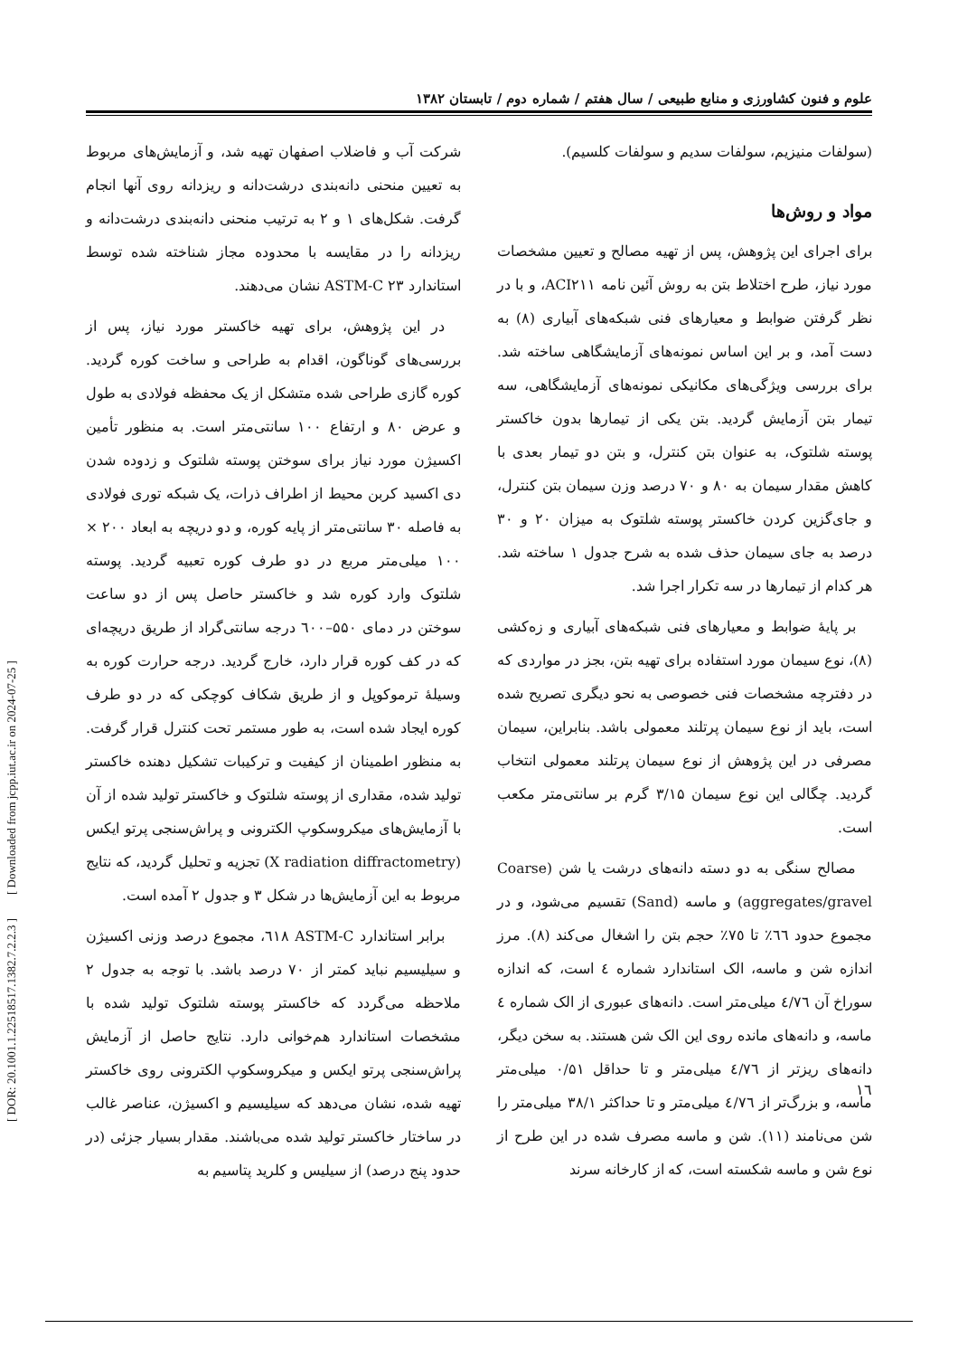علوم و فنون کشاورزی و منابع طبیعی / سال هفتم / شماره دوم / تابستان ۱۳۸۲
(سولفات منیزیم، سولفات سدیم و سولفات کلسیم).
مواد و روش‌ها
برای اجرای این پژوهش، پس از تهیه مصالح و تعیین مشخصات مورد نیاز، طرح اختلاط بتن به روش آئین نامه ACI۲۱۱، و با در نظر گرفتن ضوابط و معیارهای فنی شبکه‌های آبیاری (۸) به دست آمد، و بر این اساس نمونه‌های آزمایشگاهی ساخته شد. برای بررسی ویژگی‌های مکانیکی نمونه‌های آزمایشگاهی، سه تیمار بتن آزمایش گردید. بتن یکی از تیمارها بدون خاکستر پوسته شلتوک، به عنوان بتن کنترل، و بتن دو تیمار بعدی با کاهش مقدار سیمان به ۸۰ و ۷۰ درصد وزن سیمان بتن کنترل، و جای‌گزین کردن خاکستر پوسته شلتوک به میزان ۲۰ و ۳۰ درصد به جای سیمان حذف شده به شرح جدول ۱ ساخته شد. هر کدام از تیمارها در سه تکرار اجرا شد.
بر پایهٔ ضوابط و معیارهای فنی شبکه‌های آبیاری و زه‌کشی (۸)، نوع سیمان مورد استفاده برای تهیه بتن، بجز در مواردی که در دفترچه مشخصات فنی خصوصی به نحو دیگری تصریح شده است، باید از نوع سیمان پرتلند معمولی باشد. بنابراین، سیمان مصرفی در این پژوهش از نوع سیمان پرتلند معمولی انتخاب گردید. چگالی این نوع سیمان ۳/۱۵ گرم بر سانتی‌متر مکعب است.
مصالح سنگی به دو دسته دانه‌های درشت یا شن (Coarse aggregates/gravel) و ماسه (Sand) تقسیم می‌شود، و در مجموع حدود ٦٦٪ تا ٧٥٪ حجم بتن را اشغال می‌کند (۸). مرز اندازه شن و ماسه، الک استاندارد شماره ٤ است، که اندازه سوراخ آن ٤/٧٦ میلی‌متر است. دانه‌های عبوری از الک شماره ٤ ماسه، و دانه‌های مانده روی این الک شن هستند. به سخن دیگر، دانه‌های ریزتر از ٤/٧٦ میلی‌متر و تا حداقل ۰/۵۱ میلی‌متر ماسه، و بزرگ‌تر از ٤/٧٦ میلی‌متر و تا حداکثر ۳۸/۱ میلی‌متر را شن می‌نامند (۱۱). شن و ماسه مصرف شده در این طرح از نوع شن و ماسه شکسته است، که از کارخانه سرند
شرکت آب و فاضلاب اصفهان تهیه شد، و آزمایش‌های مربوط به تعیین منحنی دانه‌بندی درشت‌دانه و ریزدانه روی آنها انجام گرفت. شکل‌های ۱ و ۲ به ترتیب منحنی دانه‌بندی درشت‌دانه و ریزدانه را در مقایسه با محدوده مجاز شناخته شده توسط استاندارد ASTM-C ۲۳ نشان می‌دهند.
در این پژوهش، برای تهیه خاکستر مورد نیاز، پس از بررسی‌های گوناگون، اقدام به طراحی و ساخت کوره گردید. کوره گازی طراحی شده متشکل از یک محفظه فولادی به طول و عرض ۸۰ و ارتفاع ۱۰۰ سانتی‌متر است. به منظور تأمین اکسیژن مورد نیاز برای سوختن پوسته شلتوک و زدوده شدن دی اکسید کربن محیط از اطراف ذرات، یک شبکه توری فولادی به فاصله ۳۰ سانتی‌متر از پایه کوره، و دو دریچه به ابعاد ۲۰۰ × ۱۰۰ میلی‌متر مربع در دو طرف کوره تعبیه گردید. پوسته شلتوک وارد کوره شد و خاکستر حاصل پس از دو ساعت سوختن در دمای ۵۵۰–٦۰۰ درجه سانتی‌گراد از طریق دریچه‌ای که در کف کوره قرار دارد، خارج گردید. درجه حرارت کوره به وسیلهٔ ترموکوپل و از طریق شکاف کوچکی که در دو طرف کوره ایجاد شده است، به طور مستمر تحت کنترل قرار گرفت. به منظور اطمینان از کیفیت و ترکیبات تشکیل دهنده خاکستر تولید شده، مقداری از پوسته شلتوک و خاکستر تولید شده از آن با آزمایش‌های میکروسکوپ الکترونی و پراش‌سنجی پرتو ایکس (X radiation diffractometry) تجزیه و تحلیل گردید، که نتایج مربوط به این آزمایش‌ها در شکل ۳ و جدول ۲ آمده است.
برابر استاندارد ASTM-C ٦١٨، مجموع درصد وزنی اکسیژن و سیلیسیم نباید کمتر از ۷۰ درصد باشد. با توجه به جدول ۲ ملاحظه می‌گردد که خاکستر پوسته شلتوک تولید شده با مشخصات استاندارد هم‌خوانی دارد. نتایج حاصل از آزمایش پراش‌سنجی پرتو ایکس و میکروسکوپ الکترونی روی خاکستر تهیه شده، نشان می‌دهد که سیلیسیم و اکسیژن، عناصر غالب در ساختار خاکستر تولید شده می‌باشند. مقدار بسیار جزئی (در حدود پنج درصد) از سیلیس و کلرید پتاسیم به
١٦
[ DOR: 20.1001.1.22518517.1382.7.2.2.3 ] [ Downloaded from jcpp.iut.ac.ir on 2024-07-25 ]